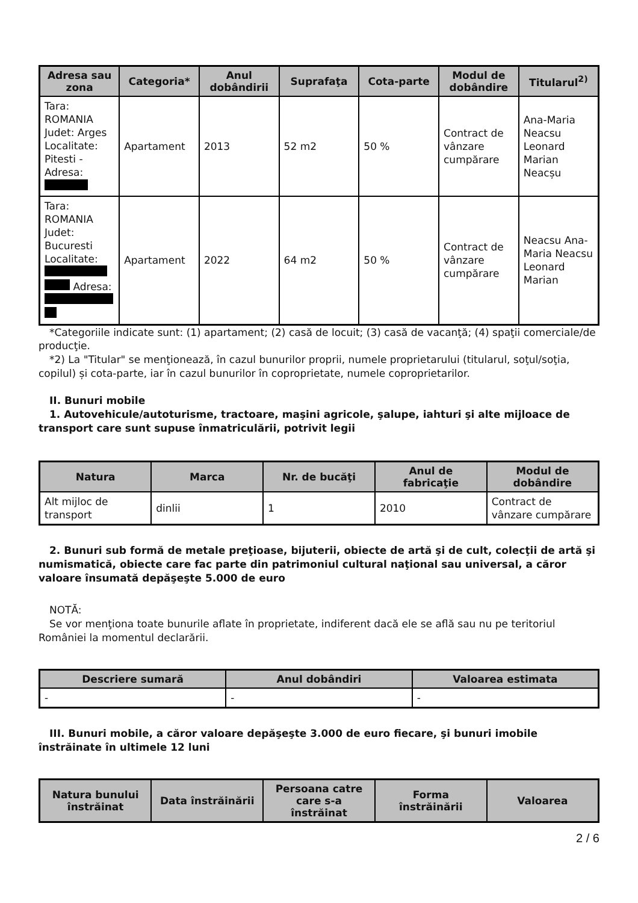| Adresa sau zona | Categoria* | Anul dobândirii | Suprafaţa | Cota-parte | Modul de dobândire | Titularul<sup>2)</sup> |
| --- | --- | --- | --- | --- | --- | --- |
| Tara: ROMANIA Judet: Arges Localitate: Pitesti - Adresa: | Apartament | 2013 | 52 m2 | 50 % | Contract de vânzare cumpărare | Ana-Maria Neacsu Leonard Marian Neacșu |
| Tara: ROMANIA Judet: Bucuresti Localitate: Adresa: | Apartament | 2022 | 64 m2 | 50 % | Contract de vânzare cumpărare | Neacsu Ana-Maria Neacsu Leonard Marian |
*Categoriile indicate sunt: (1) apartament; (2) casă de locuit; (3) casă de vacanţă; (4) spaţii comerciale/de producţie.
*2) La "Titular" se menţionează, în cazul bunurilor proprii, numele proprietarului (titularul, soţul/soţia, copilul) și cota-parte, iar în cazul bunurilor în coproprietate, numele coproprietarilor.
II. Bunuri mobile
1. Autovehicule/autoturisme, tractoare, maşini agricole, şalupe, iahturi şi alte mijloace de transport care sunt supuse înmatriculării, potrivit legii
| Natura | Marca | Nr. de bucăţi | Anul de fabricaţie | Modul de dobândire |
| --- | --- | --- | --- | --- |
| Alt mijloc de transport | dinlii | 1 | 2010 | Contract de vânzare cumpărare |
2. Bunuri sub formă de metale preţioase, bijuterii, obiecte de artă şi de cult, colecţii de artă şi numismatică, obiecte care fac parte din patrimoniul cultural naţional sau universal, a căror valoare însumată depăşeşte 5.000 de euro
NOTĂ:
Se vor menţiona toate bunurile aflate în proprietate, indiferent dacă ele se află sau nu pe teritoriul României la momentul declarării.
| Descriere sumară | Anul dobândiri | Valoarea estimata |
| --- | --- | --- |
| - | - | - |
III. Bunuri mobile, a căror valoare depăşeşte 3.000 de euro fiecare, şi bunuri imobile înstrăinate în ultimele 12 luni
| Natura bunului înstrăinat | Data înstrăinării | Persoana catre care s-a înstrăinat | Forma înstrăinării | Valoarea |
| --- | --- | --- | --- | --- |
2 / 6